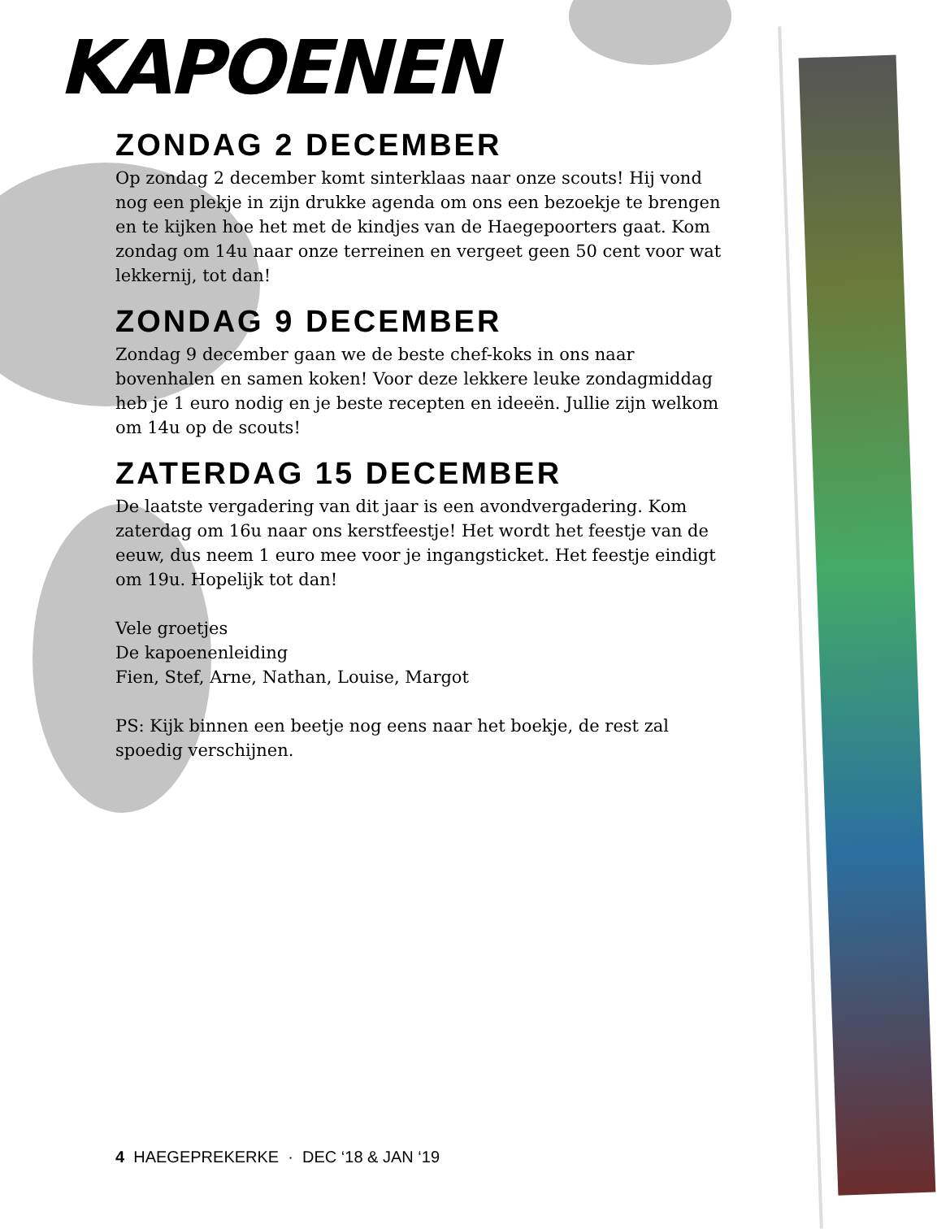KAPOENEN
ZONDAG 2 DECEMBER
Op zondag 2 december komt sinterklaas naar onze scouts! Hij vond nog een plekje in zijn drukke agenda om ons een bezoekje te brengen en te kijken hoe het met de kindjes van de Haegepoorters gaat. Kom zondag om 14u naar onze terreinen en vergeet geen 50 cent voor wat lekkernij, tot dan!
ZONDAG 9 DECEMBER
Zondag 9 december gaan we de beste chef-koks in ons naar bovenhalen en samen koken! Voor deze lekkere leuke zondagmiddag heb je 1 euro nodig en je beste recepten en ideeën. Jullie zijn welkom om 14u op de scouts!
ZATERDAG 15 DECEMBER
De laatste vergadering van dit jaar is een avondvergadering. Kom zaterdag om 16u naar ons kerstfeestje! Het wordt het feestje van de eeuw, dus neem 1 euro mee voor je ingangsticket. Het feestje eindigt om 19u. Hopelijk tot dan!
Vele groetjes
De kapoenenleiding
Fien, Stef, Arne, Nathan, Louise, Margot
PS: Kijk binnen een beetje nog eens naar het boekje, de rest zal spoedig verschijnen.
4 HAEGEPREKERKE · DEC ‘18 & JAN ‘19